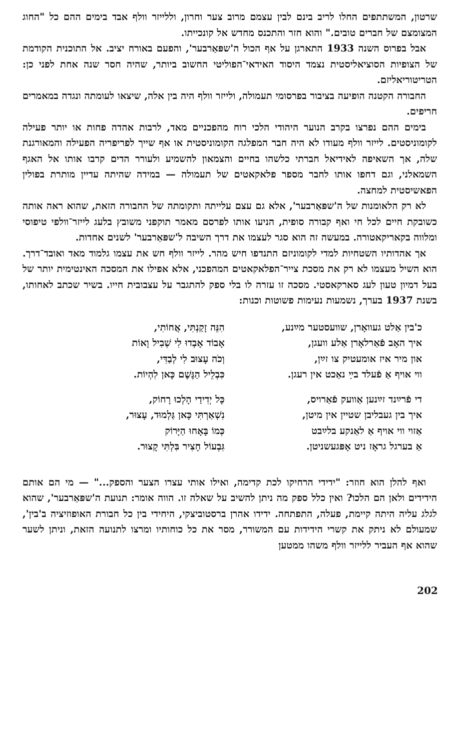שרטון, המשתתפים החלו לריב בינם לבין עצמם מרוב צער וחרון, וללייזר וולף אבד בימים ההם כל "החוג המצומצם של חברים טובים." והוא חזר והתכנס מחדש אל קונכייתו.
אבל בפרוס השנה 1933 התארגן על אף הכול ה'שפּאַרבער', והפעם באורח יציב. אל התוכנית הקודמת של הצופיות הסוציאליסטית נצמד היסוד האידאי־הפוליטי החשוב ביותר, שהיה חסר שנה אחת לפני כן: הטריטוריאליזם.
החבורה הקטנה הופיעה בציבור בפרסומי תעמולה, ולייזר וולף היה בין אלה, שיצאו לעומתה ונגדה במאמרים חריפים.
בימים ההם נפרצו בקרב הנוער היהודי הלכי רוח מהפכניים מאד, לרבות אהדה פחות או יותר פעילה לקומוניסטים. לייזר וולף מעודו לא היה חבר המפלגה הקומוניסטית או אף שייך לפריפריה הפעילה והמאורגנת שלה, אך השאיפה לאידיאל חברתי כלשהו בחיים והצמאון להשמיע ולעורר הדים קרבו אותו אל האגף השמאלני, וגם דחפו אותו לחבר מספר פלאקאטים של תעמולה — במידה שהיתה עדיין מותרת בפולין הפאשיסטית למחצה.
לא רק הלאומנות של ה'שפּאַרבער', אלא גם עצם עלייתה ותקומתה של החבורה הזאת, שהוא ראה אותה כשובקת חיים לכל חי ואף קבורה סופית, הניעו אותו לפרסם מאמר תוקפני משובץ בלעג לייזר־וולפי טיפוסי ומלווה בקאריקאטורה. במעשה זה הוא סגר לעצמו את דרך השיבה ל'שפּאַרבער' לשנים אחדות.
אך אהדותיו השטחיות למדי לקומוניזם התנדפו חיש מהר. לייזר וולף חש את עצמו גלמוד מאד ואובד־דרך. הוא השיל מעצמו לא רק את מסכת צייר־הפלאקאטים המהפכני, אלא אפילו את המסכה האינטימית יותר של בעל דמיון טעון לעג סארקאסטי. מסכה זו עזרה לו בלי ספק להתגבר על עצבובית חייו. בשיר שכתב לאחותו, בשנת 1937 בערך, נשמעות נעימות פשוטות וכנות:
כ'בין אַלט געוואָרן, שוועסטער מײַנע,
איך האָב פֿאַרלאָרן אַלע וועגן,
און מיר איז אומעטיק צו זײַן,
ווי אויף אַ פֿעלד בײַ נאַכט אין רעגן.
די פֿרײַנד זײַנען אַוועק פֿאַרויס,
איך בין געבליבן שטיין אין מיטן,
אַזוי ווי אויף אַ לאַנקע בלײַבט
אַ בערגל גראָז ניט אָפּגעשניטן.
הִנֵּה זָקַנְתִּי, אֲחוֹתִי,
אָבוֹד אָבְדוּ לִי שְׁבִיל וָאוֹת
וְכֹה עָצוּב לִי לְבַדִּי,
כִּבְלֵיל הַגֶּשֶׁם כָּאן לִהְיוֹת.
כָּל יְדִידַי הָלְכוּ רָחוֹק,
נִשְׁאַרְתִּי כָּאן גַּלְמוּד, עָצוּר,
כְּמוֹ בָּאָחוּ הַיָּרוֹק
גִּבְעוֹל חָצִיר בִּלְתִּי קָצוּר.
ואף להלן הוא חוזר: "ידידי הרחיקו לכת קדימה, ואילו אותי עצרו הצער והספק..." — מי הם אותם הידידים ולאן הם הלכו? ואין כלל ספק מה ניתן להשיב על שאלה זו. הווה אומר: תנועת ה'שפּאַרבער', שהוא לגלג עליה היתה קיימת, פעלה, התפתחה. ידידו אהרן ברסטוביצקי, היחידי בין כל חבורת האופוזיציה ב'בין', שמעולם לא ניתק את קשרי הידידות עם המשורר, מסר את כל כוחותיו ומרצו לתנועה הזאת, וניתן לשער שהוא אף העביר ללייזר וולף משהו ממטען
202